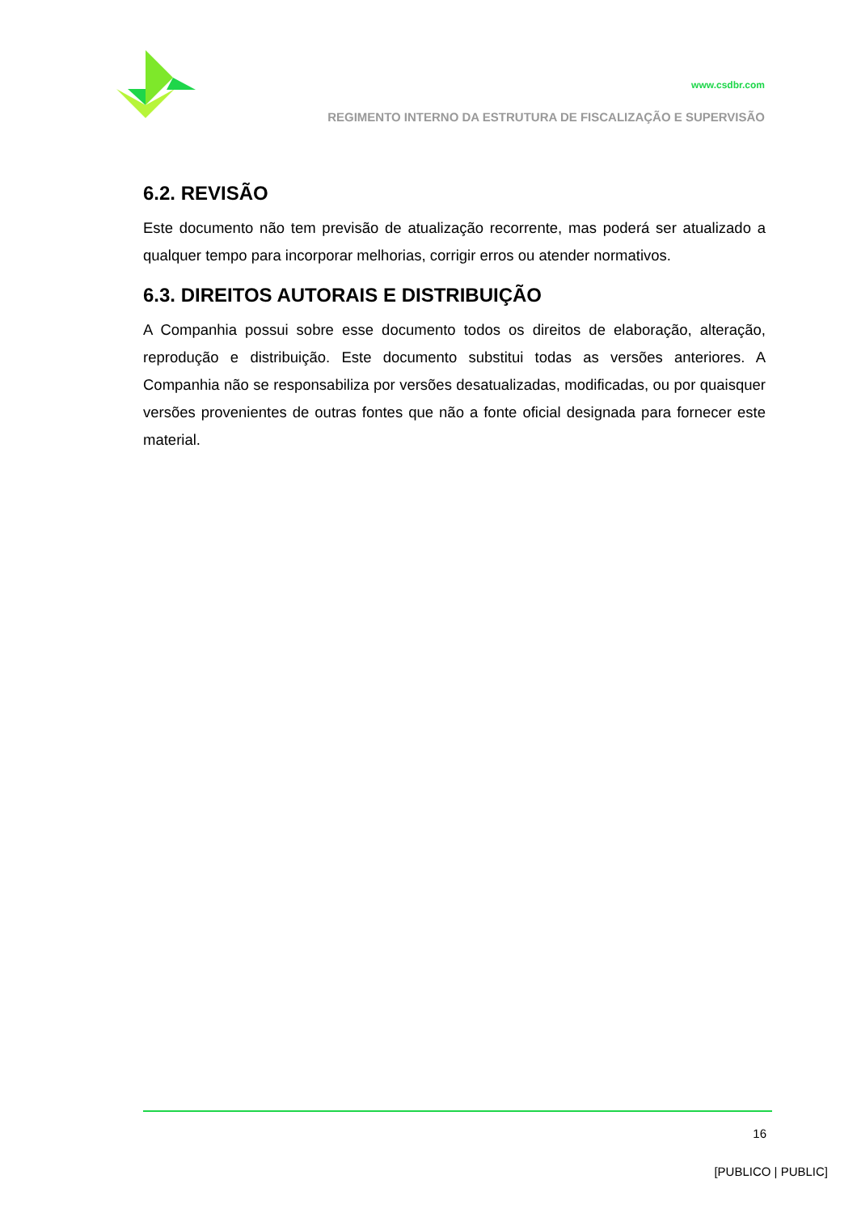www.csdbr.com
REGIMENTO INTERNO DA ESTRUTURA DE FISCALIZAÇÃO E SUPERVISÃO
6.2. REVISÃO
Este documento não tem previsão de atualização recorrente, mas poderá ser atualizado a qualquer tempo para incorporar melhorias, corrigir erros ou atender normativos.
6.3. DIREITOS AUTORAIS E DISTRIBUIÇÃO
A Companhia possui sobre esse documento todos os direitos de elaboração, alteração, reprodução e distribuição. Este documento substitui todas as versões anteriores. A Companhia não se responsabiliza por versões desatualizadas, modificadas, ou por quaisquer versões provenientes de outras fontes que não a fonte oficial designada para fornecer este material.
16
[PUBLICO | PUBLIC]